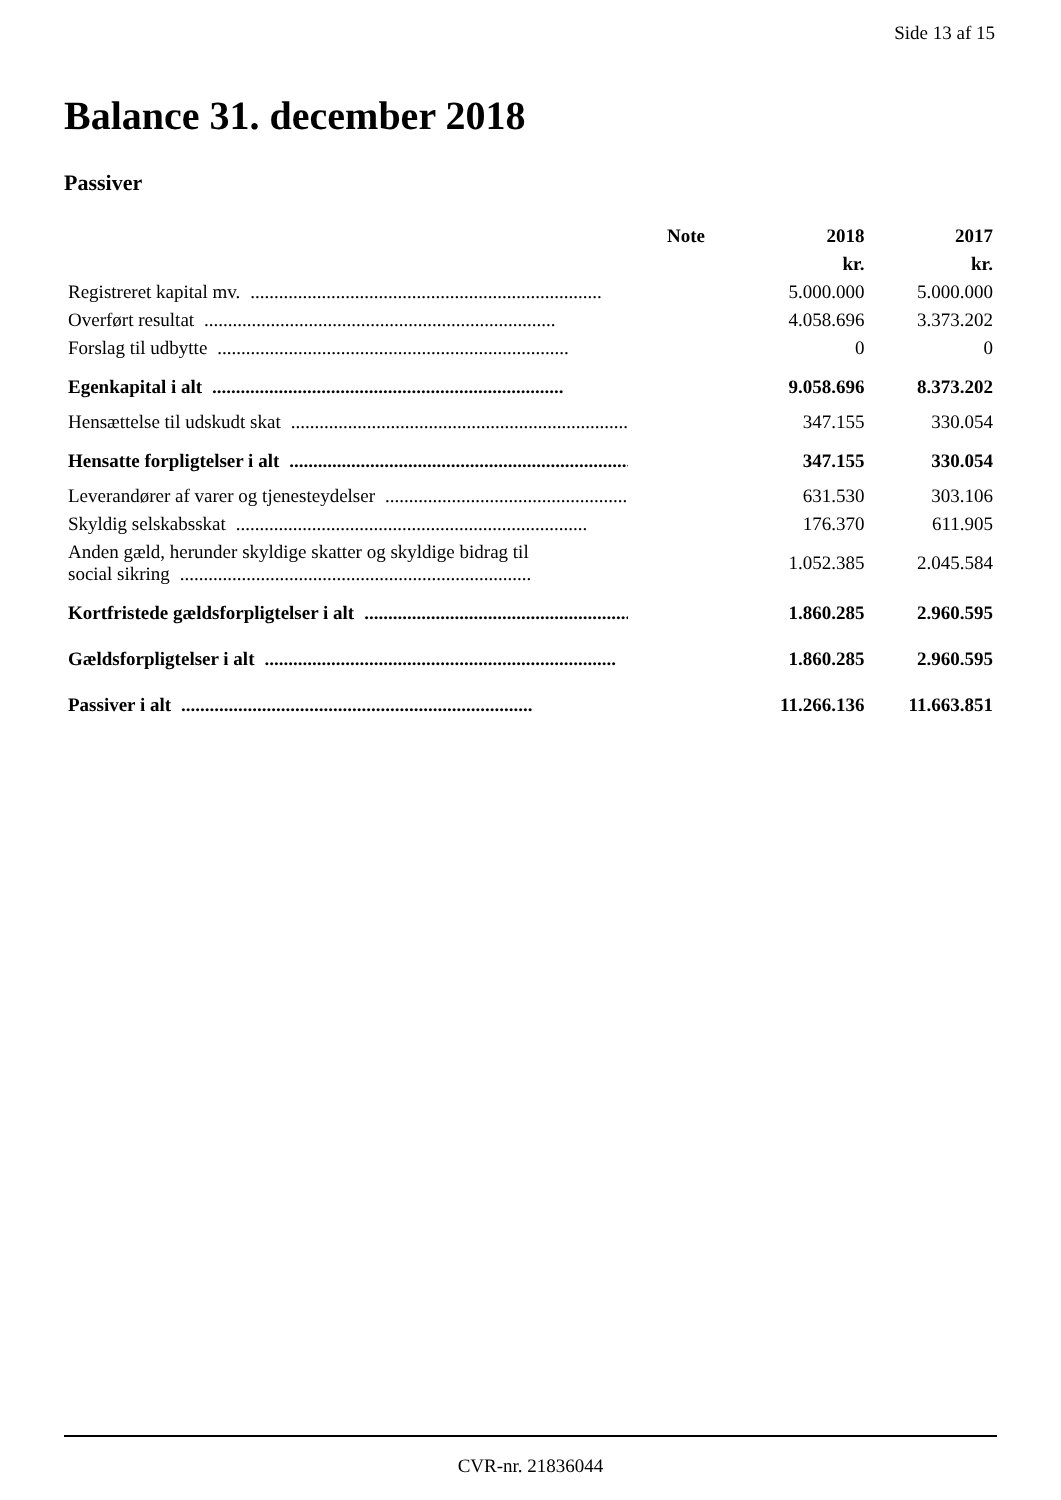Side 13 af 15
Balance 31. december 2018
Passiver
| | Note | 2018 | 2017 |
| --- | --- | --- | --- |
| | | kr. | kr. |
| Registreret kapital mv. .......................................................................... | | 5.000.000 | 5.000.000 |
| Overført resultat .......................................................................... | | 4.058.696 | 3.373.202 |
| Forslag til udbytte .......................................................................... | | 0 | 0 |
| Egenkapital i alt .......................................................................... | | 9.058.696 | 8.373.202 |
| Hensættelse til udskudt skat .......................................................................... | | 347.155 | 330.054 |
| Hensatte forpligtelser i alt .......................................................................... | | 347.155 | 330.054 |
| Leverandører af varer og tjenesteydelser .......................................................................... | | 631.530 | 303.106 |
| Skyldig selskabsskat .......................................................................... | | 176.370 | 611.905 |
| Anden gæld, herunder skyldige skatter og skyldige bidrag til social sikring .......................................................................... | | 1.052.385 | 2.045.584 |
| Kortfristede gældsforpligtelser i alt .......................................................................... | | 1.860.285 | 2.960.595 |
| Gældsforpligtelser i alt .......................................................................... | | 1.860.285 | 2.960.595 |
| Passiver i alt .......................................................................... | | 11.266.136 | 11.663.851 |
CVR-nr. 21836044